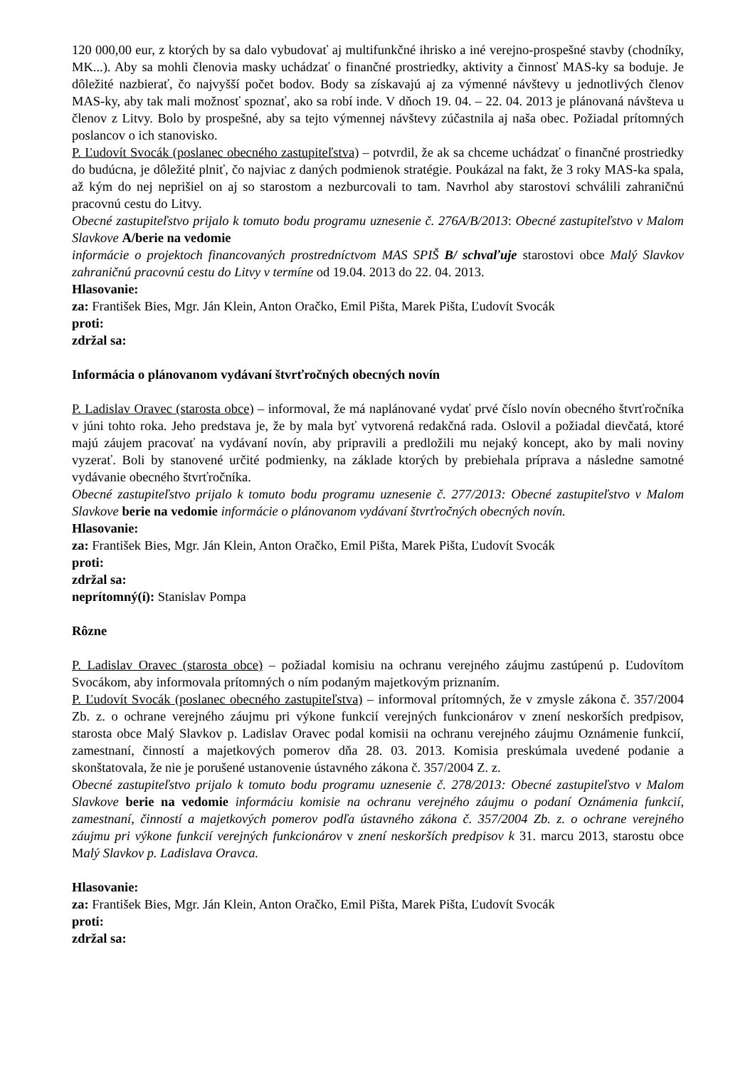120 000,00 eur, z ktorých by sa dalo vybudovať aj multifunkčné ihrisko a iné verejno-prospešné stavby (chodníky, MK...). Aby sa mohli členovia masky uchádzať o finančné prostriedky, aktivity a činnosť MAS-ky sa boduje. Je dôležité nazbierať, čo najvyšší počet bodov. Body sa získavajú aj za výmenné návštevy u jednotlivých členov MAS-ky, aby tak mali možnosť spoznať, ako sa robí inde. V dňoch 19. 04. – 22. 04. 2013 je plánovaná návšteva u členov z Litvy. Bolo by prospešné, aby sa tejto výmennej návštevy zúčastnila aj naša obec. Požiadal prítomných poslancov o ich stanovisko.
P. Ľudovít Svocák (poslanec obecného zastupiteľstva) – potvrdil, že ak sa chceme uchádzať o finančné prostriedky do budúcna, je dôležité plniť, čo najviac z daných podmienok stratégie. Poukázal na fakt, že 3 roky MAS-ka spala, až kým do nej neprišiel on aj so starostom a nezburcovali to tam. Navrhol aby starostovi schválili zahraničnú pracovnú cestu do Litvy.
Obecné zastupiteľstvo prijalo k tomuto bodu programu uznesenie č. 276A/B/2013: Obecné zastupiteľstvo v Malom Slavkove A/berie na vedomie
informácie o projektoch financovaných prostredníctvom MAS SPIŠ B/ schvaľuje starostovi obce Malý Slavkov zahraničnú pracovnú cestu do Litvy v termíne od 19.04. 2013 do 22. 04. 2013.
Hlasovanie:
za: František Bies, Mgr. Ján Klein, Anton Oračko, Emil Pišta, Marek Pišta, Ľudovít Svocák
proti:
zdržal sa:
Informácia o plánovanom vydávaní štvrťročných obecných novín
P. Ladislav Oravec (starosta obce) – informoval, že má naplánované vydať prvé číslo novín obecného štvrťročníka v júni tohto roka. Jeho predstava je, že by mala byť vytvorená redakčná rada. Oslovil a požiadal dievčatá, ktoré majú záujem pracovať na vydávaní novín, aby pripravili a predložili mu nejaký koncept, ako by mali noviny vyzerať. Boli by stanovené určité podmienky, na základe ktorých by prebiehala príprava a následne samotné vydávanie obecného štvrťročníka.
Obecné zastupiteľstvo prijalo k tomuto bodu programu uznesenie č. 277/2013: Obecné zastupiteľstvo v Malom Slavkove berie na vedomie informácie o plánovanom vydávaní štvrťročných obecných novín.
Hlasovanie:
za: František Bies, Mgr. Ján Klein, Anton Oračko, Emil Pišta, Marek Pišta, Ľudovít Svocák
proti:
zdržal sa:
neprítomný(í): Stanislav Pompa
Rôzne
P. Ladislav Oravec (starosta obce) – požiadal komisiu na ochranu verejného záujmu zastúpenú p. Ľudovítom Svocákom, aby informovala prítomných o ním podaným majetkovým priznaním.
P. Ľudovít Svocák (poslanec obecného zastupiteľstva) – informoval prítomných, že v zmysle zákona č. 357/2004 Zb. z. o ochrane verejného záujmu pri výkone funkcií verejných funkcionárov v znení neskorších predpisov, starosta obce Malý Slavkov p. Ladislav Oravec podal komisii na ochranu verejného záujmu Oznámenie funkcií, zamestnaní, činností a majetkových pomerov dňa 28. 03. 2013. Komisia preskúmala uvedené podanie a skonštatovala, že nie je porušené ustanovenie ústavného zákona č. 357/2004 Z. z.
Obecné zastupiteľstvo prijalo k tomuto bodu programu uznesenie č. 278/2013: Obecné zastupiteľstvo v Malom Slavkove berie na vedomie informáciu komisie na ochranu verejného záujmu o podaní Oznámenia funkcií, zamestnaní, činností a majetkových pomerov podľa ústavného zákona č. 357/2004 Zb. z. o ochrane verejného záujmu pri výkone funkcií verejných funkcionárov v znení neskorších predpisov k 31. marcu 2013, starostu obce Malý Slavkov p. Ladislava Oravca.
Hlasovanie:
za: František Bies, Mgr. Ján Klein, Anton Oračko, Emil Pišta, Marek Pišta, Ľudovít Svocák
proti:
zdržal sa: